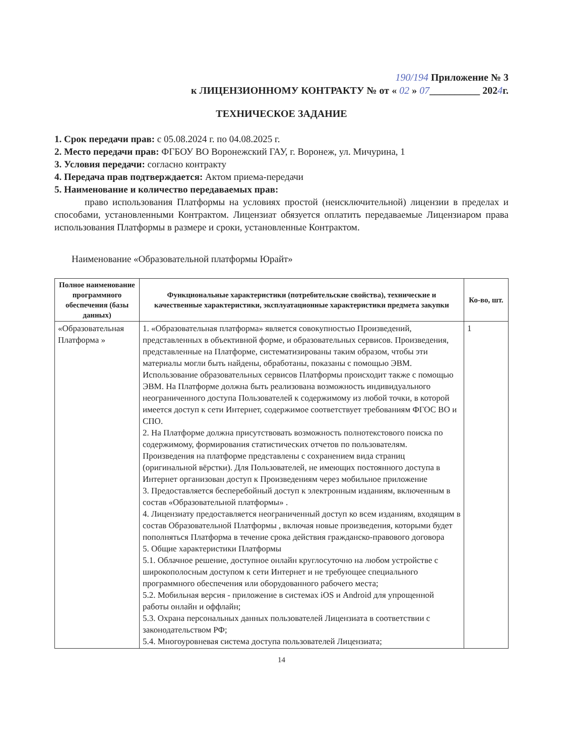190/194 Приложение № 3
к ЛИЦЕНЗИОННОМУ КОНТРАКТУ № от « 02 » 07__________ 2024г.
ТЕХНИЧЕСКОЕ ЗАДАНИЕ
1. Срок передачи прав: с 05.08.2024 г. по 04.08.2025 г.
2. Место передачи прав: ФГБОУ ВО Воронежский ГАУ, г. Воронеж, ул. Мичурина, 1
3. Условия передачи: согласно контракту
4. Передача прав подтверждается: Актом приема-передачи
5. Наименование и количество передаваемых прав:
право использования Платформы на условиях простой (неисключительной) лицензии в пределах и способами, установленными Контрактом. Лицензиат обязуется оплатить передаваемые Лицензиаром права использования Платформы в размере и сроки, установленные Контрактом.
Наименование «Образовательной платформы Юрайт»
| Полное наименование программного обеспечения (базы данных) | Функциональные характеристики (потребительские свойства), технические и качественные характеристики, эксплуатационные характеристики предмета закупки | Ко-во, шт. |
| --- | --- | --- |
| «Образовательная Платформа » | 1. «Образовательная платформа» является совокупностью Произведений, представленных в объективной форме, и образовательных сервисов. Произведения, представленные на Платформе, систематизированы таким образом, чтобы эти материалы могли быть найдены, обработаны, показаны с помощью ЭВМ. Использование образовательных сервисов Платформы происходит также с помощью ЭВМ. На Платформе должна быть реализована возможность индивидуального неограниченного доступа Пользователей к содержимому из любой точки, в которой имеется доступ к сети Интернет, содержимое соответствует требованиям ФГОС ВО и СПО. 2. На Платформе должна присутствовать возможность полнотекстового поиска по содержимому, формирования статистических отчетов по пользователям. Произведения на платформе представлены с сохранением вида страниц (оригинальной вёрстки). Для Пользователей, не имеющих постоянного доступа в Интернет организован доступ к Произведениям через мобильное приложение 3. Предоставляется бесперебойный доступ к электронным изданиям, включенным в состав «Образовательной платформы» . 4. Лицензиату предоставляется неограниченный доступ ко всем изданиям, входящим в состав Образовательной Платформы , включая новые произведения, которыми будет пополняться Платформа в течение срока действия гражданско-правового договора 5. Общие характеристики Платформы 5.1. Облачное решение, доступное онлайн круглосуточно на любом устройстве с широкополосным доступом к сети Интернет и не требующее специального программного обеспечения или оборудованного рабочего места; 5.2. Мобильная версия - приложение в системах iOS и Android для упрощенной работы онлайн и оффлайн; 5.3. Охрана персональных данных пользователей Лицензиата в соответствии с законодательством РФ; 5.4. Многоуровневая система доступа пользователей Лицензиата; | 1 |
14